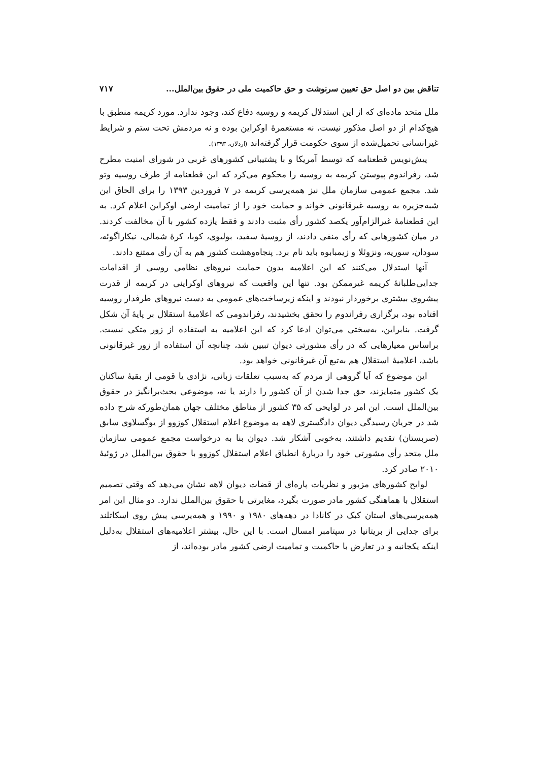تناقض بین دو اصل حق تعیین سرنوشت و حق حاکمیت ملی در حقوق بین‌الملل... ۷۱۷
ملل متحد ماده‌ای که از این استدلال کریمه و روسیه دفاع کند، وجود ندارد. مورد کریمه منطبق با هیچ‌کدام از دو اصل مذکور نیست، نه مستعمرهٔ اوکراین بوده و نه مردمش تحت ستم و شرایط غیرانسانی تحمیل‌شده از سوی حکومت قرار گرفته‌اند (اردلان، ۱۳۹۳).
پیش‌نویس قطعنامه که توسط آمریکا و با پشتیبانی کشورهای غربی در شورای امنیت مطرح شد، رفراندوم پیوستن کریمه به روسیه را محکوم می‌کرد که این قطعنامه از طرف روسیه وتو شد. مجمع عمومی سازمان ملل نیز همه‌پرسی کریمه در ۷ فروردین ۱۳۹۳ را برای الحاق این شبه‌جزیره به روسیه غیرقانونی خواند و حمایت خود را از تمامیت ارضی اوکراین اعلام کرد. به این قطعنامهٔ غیرالزام‌آور یکصد کشور رأی مثبت دادند و فقط یازده کشور با آن مخالفت کردند. در میان کشورهایی که رأی منفی دادند، از روسیهٔ سفید، بولیوی، کوبا، کرهٔ شمالی، نیکاراگوئه، سودان، سوریه، ونزوئلا و زیمبابوه باید نام برد. پنجاه‌وهشت کشور هم به آن رأی ممتنع دادند.
آنها استدلال می‌کنند که این اعلامیه بدون حمایت نیروهای نظامی روسی از اقدامات جدایی‌طلبانهٔ کریمه غیرممکن بود. تنها این واقعیت که نیروهای اوکراینی در کریمه از قدرت پیشروی بیشتری برخوردار نبودند و اینکه زیرساخت‌های عمومی به دست نیروهای طرفدار روسیه افتاده بود، برگزاری رفراندوم را تحقق بخشیدند، رفراندومی که اعلامیهٔ استقلال بر پایهٔ آن شکل گرفت. بنابراین، به‌سختی می‌توان ادعا کرد که این اعلامیه به استفاده از زور متکی نیست. براساس معیارهایی که در رأی مشورتی دیوان تبیین شد، چنانچه آن استفاده از زور غیرقانونی باشد، اعلامیهٔ استقلال هم به‌تبع آن غیرقانونی خواهد بود.
این موضوع که آیا گروهی از مردم که به‌سبب تعلقات زبانی، نژادی یا قومی از بقیهٔ ساکنان یک کشور متمایزند، حق جدا شدن از آن کشور را دارند یا نه، موضوعی بحث‌برانگیز در حقوق بین‌الملل است. این امر در لوایحی که ۳۵ کشور از مناطق مختلف جهان همان‌طورکه شرح داده شد در جریان رسیدگی دیوان دادگستری لاهه به موضوع اعلام استقلال کوزوو از یوگسلاوی سابق (صربستان) تقدیم داشتند، به‌خوبی آشکار شد. دیوان بنا به درخواست مجمع عمومی سازمان ملل متحد رأی مشورتی خود را دربارهٔ انطباق اعلام استقلال کوزوو با حقوق بین‌الملل در ژوئیهٔ ۲۰۱۰ صادر کرد.
لوایح کشورهای مزبور و نظریات پاره‌ای از قضات دیوان لاهه نشان می‌دهد که وقتی تصمیم استقلال با هماهنگی کشور مادر صورت بگیرد، مغایرتی با حقوق بین‌الملل ندارد. دو مثال این امر همه‌پرسی‌های استان کبک در کانادا در دهه‌های ۱۹۸۰ و ۱۹۹۰ و همه‌پرسی پیش روی اسکاتلند برای جدایی از بریتانیا در سپتامبر امسال است. با این حال، بیشتر اعلامیه‌های استقلال به‌دلیل اینکه یکجانبه و در تعارض با حاکمیت و تمامیت ارضی کشور مادر بوده‌اند، از